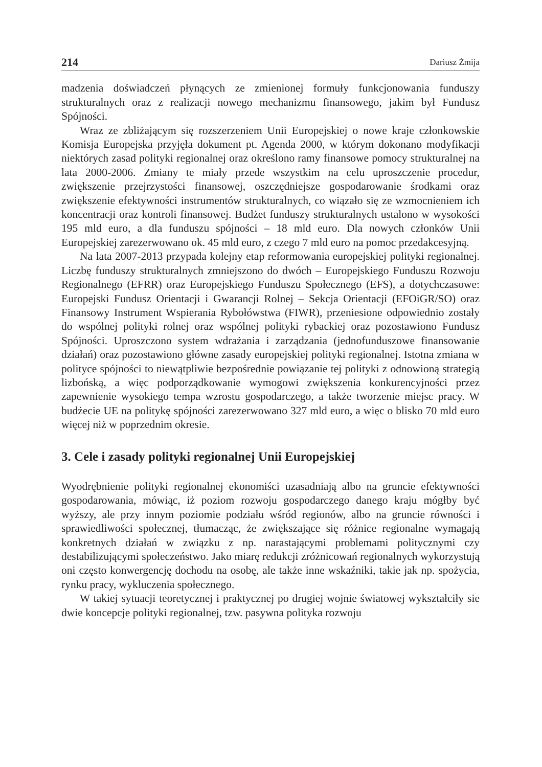214 Dariusz Żmija
madzenia doświadczeń płynących ze zmienionej formuły funkcjonowania funduszy strukturalnych oraz z realizacji nowego mechanizmu finansowego, jakim był Fundusz Spójności.
Wraz ze zbliżającym się rozszerzeniem Unii Europejskiej o nowe kraje członkowskie Komisja Europejska przyjęła dokument pt. Agenda 2000, w którym dokonano modyfikacji niektórych zasad polityki regionalnej oraz określono ramy finansowe pomocy strukturalnej na lata 2000-2006. Zmiany te miały przede wszystkim na celu uproszczenie procedur, zwiększenie przejrzystości finansowej, oszczędniejsze gospodarowanie środkami oraz zwiększenie efektywności instrumentów strukturalnych, co wiązało się ze wzmocnieniem ich koncentracji oraz kontroli finansowej. Budżet funduszy strukturalnych ustalono w wysokości 195 mld euro, a dla funduszu spójności – 18 mld euro. Dla nowych członków Unii Europejskiej zarezerwowano ok. 45 mld euro, z czego 7 mld euro na pomoc przedakcesyjną.
Na lata 2007-2013 przypada kolejny etap reformowania europejskiej polityki regionalnej. Liczbę funduszy strukturalnych zmniejszono do dwóch – Europejskiego Funduszu Rozwoju Regionalnego (EFRR) oraz Europejskiego Funduszu Społecznego (EFS), a dotychczasowe: Europejski Fundusz Orientacji i Gwarancji Rolnej – Sekcja Orientacji (EFOiGR/SO) oraz Finansowy Instrument Wspierania Rybołówstwa (FIWR), przeniesione odpowiednio zostały do wspólnej polityki rolnej oraz wspólnej polityki rybackiej oraz pozostawiono Fundusz Spójności. Uproszczono system wdrażania i zarządzania (jednofunduszowe finansowanie działań) oraz pozostawiono główne zasady europejskiej polityki regionalnej. Istotna zmiana w polityce spójności to niewątpliwie bezpośrednie powiązanie tej polityki z odnowioną strategią lizbońską, a więc podporządkowanie wymogowi zwiększenia konkurencyjności przez zapewnienie wysokiego tempa wzrostu gospodarczego, a także tworzenie miejsc pracy. W budżecie UE na politykę spójności zarezerwowano 327 mld euro, a więc o blisko 70 mld euro więcej niż w poprzednim okresie.
3. Cele i zasady polityki regionalnej Unii Europejskiej
Wyodrębnienie polityki regionalnej ekonomiści uzasadniają albo na gruncie efektywności gospodarowania, mówiąc, iż poziom rozwoju gospodarczego danego kraju mógłby być wyższy, ale przy innym poziomie podziału wśród regionów, albo na gruncie równości i sprawiedliwości społecznej, tłumacząc, że zwiększające się różnice regionalne wymagają konkretnych działań w związku z np. narastającymi problemami politycznymi czy destabilizującymi społeczeństwo. Jako miarę redukcji zróżnicowań regionalnych wykorzystują oni często konwergencję dochodu na osobę, ale także inne wskaźniki, takie jak np. spożycia, rynku pracy, wykluczenia społecznego.
W takiej sytuacji teoretycznej i praktycznej po drugiej wojnie światowej wykształciły sie dwie koncepcje polityki regionalnej, tzw. pasywna polityka rozwoju